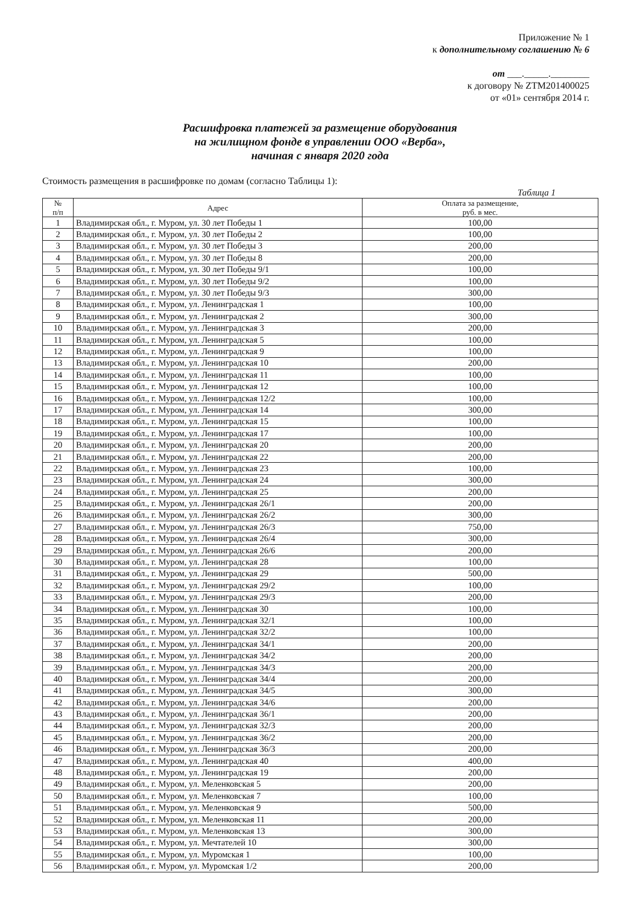Приложение № 1
к дополнительному соглашению № 6
от ___._____.________
к договору № ZTM201400025
от «01» сентября 2014 г.
Расшифровка платежей за размещение оборудования
на жилищном фонде в управлении ООО «Верба»,
начиная с января 2020 года
Стоимость размещения в расшифровке по домам (согласно Таблицы 1):
Таблица 1
| № п/п | Адрес | Оплата за размещение, руб. в мес. |
| --- | --- | --- |
| 1 | Владимирская обл., г. Муром, ул. 30 лет Победы 1 | 100,00 |
| 2 | Владимирская обл., г. Муром, ул. 30 лет Победы 2 | 100,00 |
| 3 | Владимирская обл., г. Муром, ул. 30 лет Победы 3 | 200,00 |
| 4 | Владимирская обл., г. Муром, ул. 30 лет Победы 8 | 200,00 |
| 5 | Владимирская обл., г. Муром, ул. 30 лет Победы 9/1 | 100,00 |
| 6 | Владимирская обл., г. Муром, ул. 30 лет Победы 9/2 | 100,00 |
| 7 | Владимирская обл., г. Муром, ул. 30 лет Победы 9/3 | 300,00 |
| 8 | Владимирская обл., г. Муром, ул. Ленинградская 1 | 100,00 |
| 9 | Владимирская обл., г. Муром, ул. Ленинградская 2 | 300,00 |
| 10 | Владимирская обл., г. Муром, ул. Ленинградская 3 | 200,00 |
| 11 | Владимирская обл., г. Муром, ул. Ленинградская 5 | 100,00 |
| 12 | Владимирская обл., г. Муром, ул. Ленинградская 9 | 100,00 |
| 13 | Владимирская обл., г. Муром, ул. Ленинградская 10 | 200,00 |
| 14 | Владимирская обл., г. Муром, ул. Ленинградская 11 | 100,00 |
| 15 | Владимирская обл., г. Муром, ул. Ленинградская 12 | 100,00 |
| 16 | Владимирская обл., г. Муром, ул. Ленинградская 12/2 | 100,00 |
| 17 | Владимирская обл., г. Муром, ул. Ленинградская 14 | 300,00 |
| 18 | Владимирская обл., г. Муром, ул. Ленинградская 15 | 100,00 |
| 19 | Владимирская обл., г. Муром, ул. Ленинградская 17 | 100,00 |
| 20 | Владимирская обл., г. Муром, ул. Ленинградская 20 | 200,00 |
| 21 | Владимирская обл., г. Муром, ул. Ленинградская 22 | 200,00 |
| 22 | Владимирская обл., г. Муром, ул. Ленинградская 23 | 100,00 |
| 23 | Владимирская обл., г. Муром, ул. Ленинградская 24 | 300,00 |
| 24 | Владимирская обл., г. Муром, ул. Ленинградская 25 | 200,00 |
| 25 | Владимирская обл., г. Муром, ул. Ленинградская 26/1 | 200,00 |
| 26 | Владимирская обл., г. Муром, ул. Ленинградская 26/2 | 300,00 |
| 27 | Владимирская обл., г. Муром, ул. Ленинградская 26/3 | 750,00 |
| 28 | Владимирская обл., г. Муром, ул. Ленинградская 26/4 | 300,00 |
| 29 | Владимирская обл., г. Муром, ул. Ленинградская 26/6 | 200,00 |
| 30 | Владимирская обл., г. Муром, ул. Ленинградская 28 | 100,00 |
| 31 | Владимирская обл., г. Муром, ул. Ленинградская 29 | 500,00 |
| 32 | Владимирская обл., г. Муром, ул. Ленинградская 29/2 | 100,00 |
| 33 | Владимирская обл., г. Муром, ул. Ленинградская 29/3 | 200,00 |
| 34 | Владимирская обл., г. Муром, ул. Ленинградская 30 | 100,00 |
| 35 | Владимирская обл., г. Муром, ул. Ленинградская 32/1 | 100,00 |
| 36 | Владимирская обл., г. Муром, ул. Ленинградская 32/2 | 100,00 |
| 37 | Владимирская обл., г. Муром, ул. Ленинградская 34/1 | 200,00 |
| 38 | Владимирская обл., г. Муром, ул. Ленинградская 34/2 | 200,00 |
| 39 | Владимирская обл., г. Муром, ул. Ленинградская 34/3 | 200,00 |
| 40 | Владимирская обл., г. Муром, ул. Ленинградская 34/4 | 200,00 |
| 41 | Владимирская обл., г. Муром, ул. Ленинградская 34/5 | 300,00 |
| 42 | Владимирская обл., г. Муром, ул. Ленинградская 34/6 | 200,00 |
| 43 | Владимирская обл., г. Муром, ул. Ленинградская 36/1 | 200,00 |
| 44 | Владимирская обл., г. Муром, ул. Ленинградская 32/3 | 200,00 |
| 45 | Владимирская обл., г. Муром, ул. Ленинградская 36/2 | 200,00 |
| 46 | Владимирская обл., г. Муром, ул. Ленинградская 36/3 | 200,00 |
| 47 | Владимирская обл., г. Муром, ул. Ленинградская 40 | 400,00 |
| 48 | Владимирская обл., г. Муром, ул. Ленинградская 19 | 200,00 |
| 49 | Владимирская обл., г. Муром, ул. Меленковская 5 | 200,00 |
| 50 | Владимирская обл., г. Муром, ул. Меленковская 7 | 100,00 |
| 51 | Владимирская обл., г. Муром, ул. Меленковская 9 | 500,00 |
| 52 | Владимирская обл., г. Муром, ул. Меленковская 11 | 200,00 |
| 53 | Владимирская обл., г. Муром, ул. Меленковская 13 | 300,00 |
| 54 | Владимирская обл., г. Муром, ул. Мечтателей 10 | 300,00 |
| 55 | Владимирская обл., г. Муром, ул. Муромская 1 | 100,00 |
| 56 | Владимирская обл., г. Муром, ул. Муромская 1/2 | 200,00 |